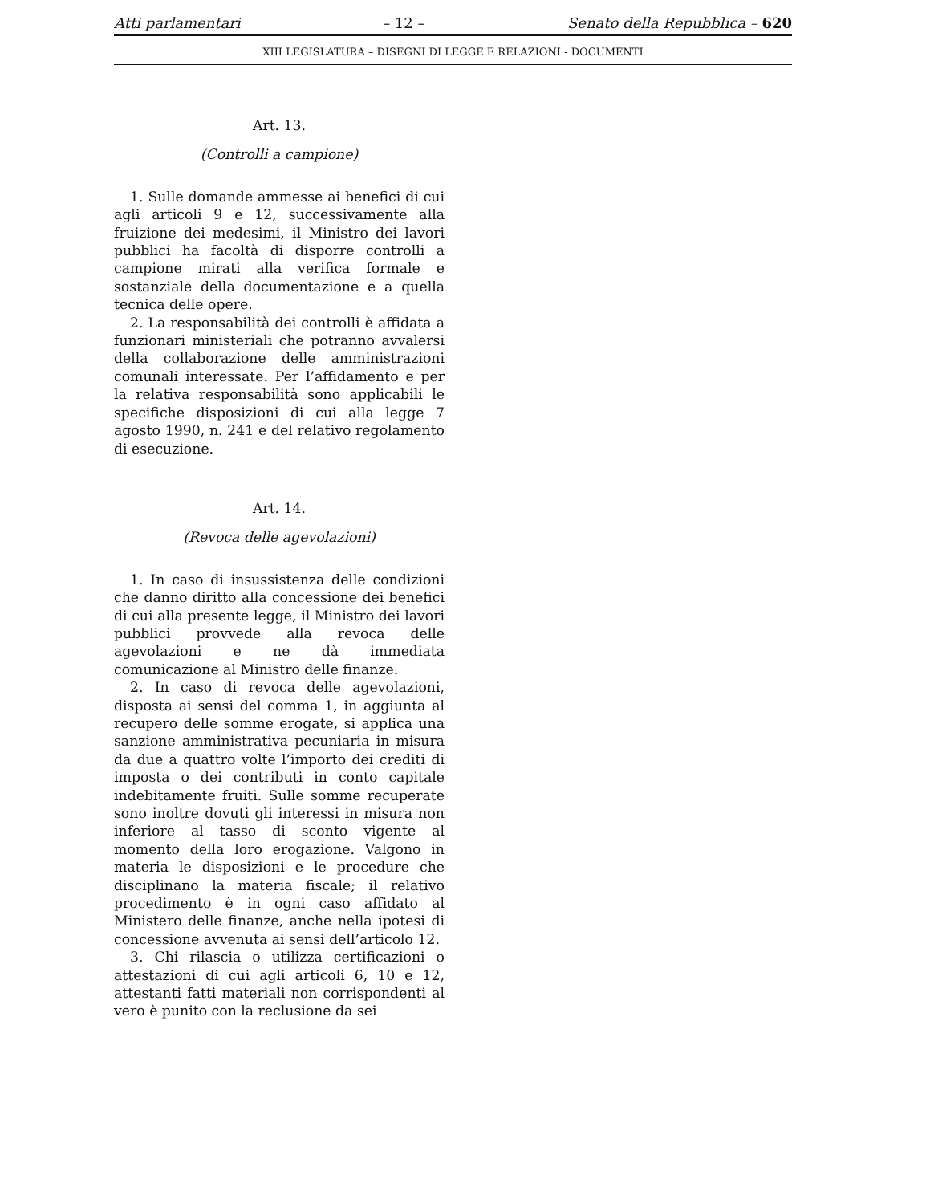Atti parlamentari – 12 – Senato della Repubblica – 620
XIII LEGISLATURA – DISEGNI DI LEGGE E RELAZIONI - DOCUMENTI
Art. 13.
(Controlli a campione)
1. Sulle domande ammesse ai benefici di cui agli articoli 9 e 12, successivamente alla fruizione dei medesimi, il Ministro dei lavori pubblici ha facoltà di disporre controlli a campione mirati alla verifica formale e sostanziale della documentazione e a quella tecnica delle opere.
2. La responsabilità dei controlli è affidata a funzionari ministeriali che potranno avvalersi della collaborazione delle amministrazioni comunali interessate. Per l’affidamento e per la relativa responsabilità sono applicabili le specifiche disposizioni di cui alla legge 7 agosto 1990, n. 241 e del relativo regolamento di esecuzione.
Art. 14.
(Revoca delle agevolazioni)
1. In caso di insussistenza delle condizioni che danno diritto alla concessione dei benefici di cui alla presente legge, il Ministro dei lavori pubblici provvede alla revoca delle agevolazioni e ne dà immediata comunicazione al Ministro delle finanze.
2. In caso di revoca delle agevolazioni, disposta ai sensi del comma 1, in aggiunta al recupero delle somme erogate, si applica una sanzione amministrativa pecuniaria in misura da due a quattro volte l’importo dei crediti di imposta o dei contributi in conto capitale indebitamente fruiti. Sulle somme recuperate sono inoltre dovuti gli interessi in misura non inferiore al tasso di sconto vigente al momento della loro erogazione. Valgono in materia le disposizioni e le procedure che disciplinano la materia fiscale; il relativo procedimento è in ogni caso affidato al Ministero delle finanze, anche nella ipotesi di concessione avvenuta ai sensi dell’articolo 12.
3. Chi rilascia o utilizza certificazioni o attestazioni di cui agli articoli 6, 10 e 12, attestanti fatti materiali non corrispondenti al vero è punito con la reclusione da sei